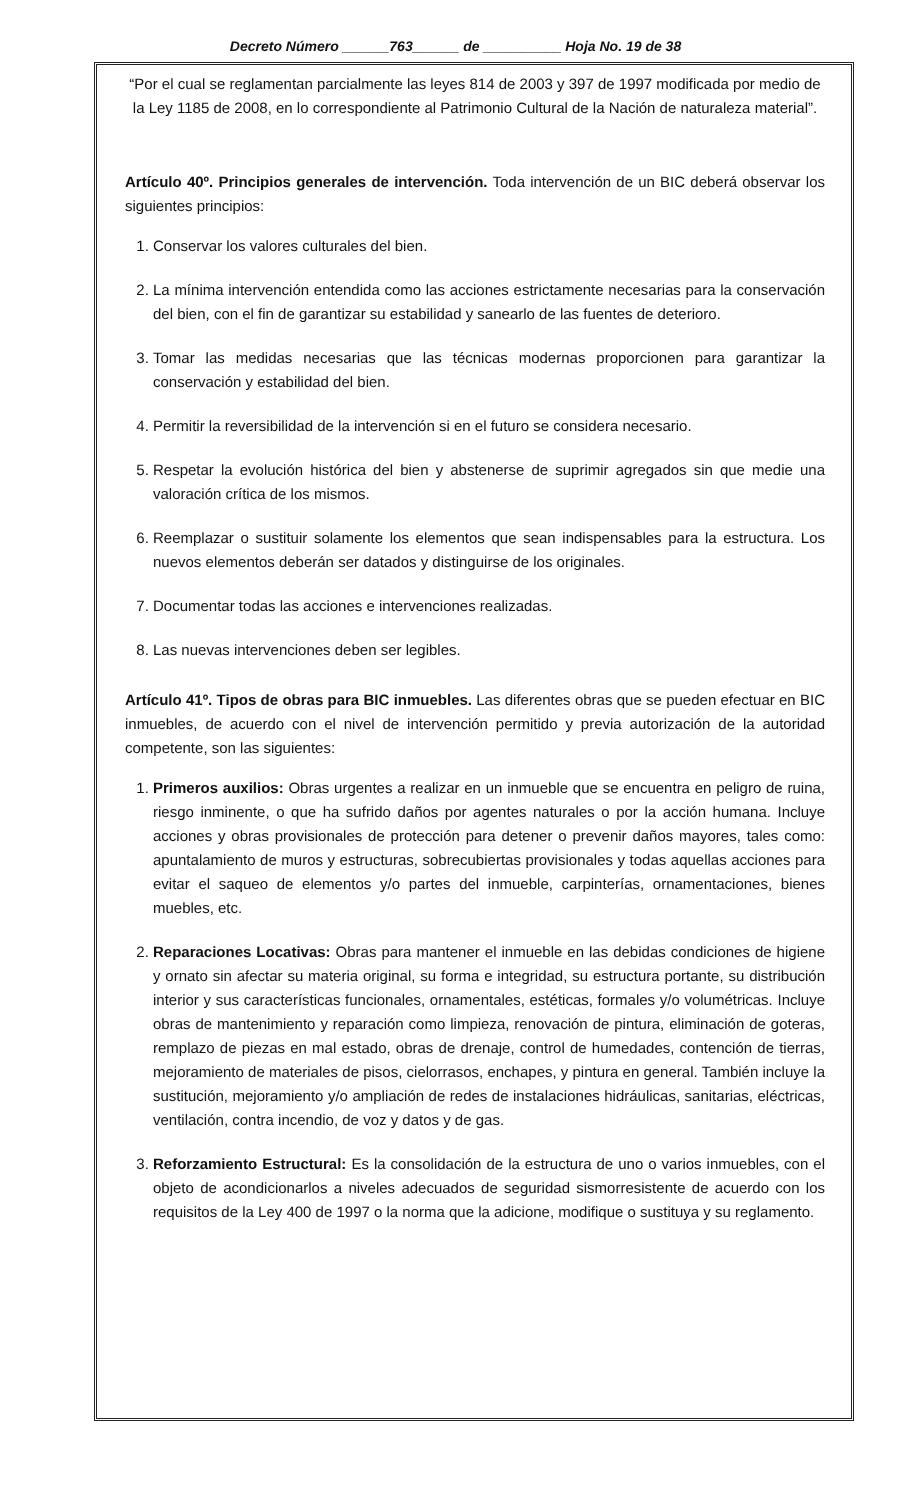Decreto Número ______763______ de __________ Hoja No. 19 de 38
“Por el cual se reglamentan parcialmente las leyes 814 de 2003 y 397 de 1997 modificada por medio de la Ley 1185 de 2008, en lo correspondiente al Patrimonio Cultural de la Nación de naturaleza material”.
Artículo 40º. Principios generales de intervención. Toda intervención de un BIC deberá observar los siguientes principios:
1. Conservar los valores culturales del bien.
2. La mínima intervención entendida como las acciones estrictamente necesarias para la conservación del bien, con el fin de garantizar su estabilidad y sanearlo de las fuentes de deterioro.
3. Tomar las medidas necesarias que las técnicas modernas proporcionen para garantizar la conservación y estabilidad del bien.
4. Permitir la reversibilidad de la intervención si en el futuro se considera necesario.
5. Respetar la evolución histórica del bien y abstenerse de suprimir agregados sin que medie una valoración crítica de los mismos.
6. Reemplazar o sustituir solamente los elementos que sean indispensables para la estructura. Los nuevos elementos deberán ser datados y distinguirse de los originales.
7. Documentar todas las acciones e intervenciones realizadas.
8. Las nuevas intervenciones deben ser legibles.
Artículo 41º. Tipos de obras para BIC inmuebles. Las diferentes obras que se pueden efectuar en BIC inmuebles, de acuerdo con el nivel de intervención permitido y previa autorización de la autoridad competente, son las siguientes:
1. Primeros auxilios: Obras urgentes a realizar en un inmueble que se encuentra en peligro de ruina, riesgo inminente, o que ha sufrido daños por agentes naturales o por la acción humana. Incluye acciones y obras provisionales de protección para detener o prevenir daños mayores, tales como: apuntalamiento de muros y estructuras, sobrecubiertas provisionales y todas aquellas acciones para evitar el saqueo de elementos y/o partes del inmueble, carpinterías, ornamentaciones, bienes muebles, etc.
2. Reparaciones Locativas: Obras para mantener el inmueble en las debidas condiciones de higiene y ornato sin afectar su materia original, su forma e integridad, su estructura portante, su distribución interior y sus características funcionales, ornamentales, estéticas, formales y/o volumétricas. Incluye obras de mantenimiento y reparación como limpieza, renovación de pintura, eliminación de goteras, remplazo de piezas en mal estado, obras de drenaje, control de humedades, contención de tierras, mejoramiento de materiales de pisos, cielorrasos, enchapes, y pintura en general. También incluye la sustitución, mejoramiento y/o ampliación de redes de instalaciones hidráulicas, sanitarias, eléctricas, ventilación, contra incendio, de voz y datos y de gas.
3. Reforzamiento Estructural: Es la consolidación de la estructura de uno o varios inmuebles, con el objeto de acondicionarlos a niveles adecuados de seguridad sismorresistente de acuerdo con los requisitos de la Ley 400 de 1997 o la norma que la adicione, modifique o sustituya y su reglamento.